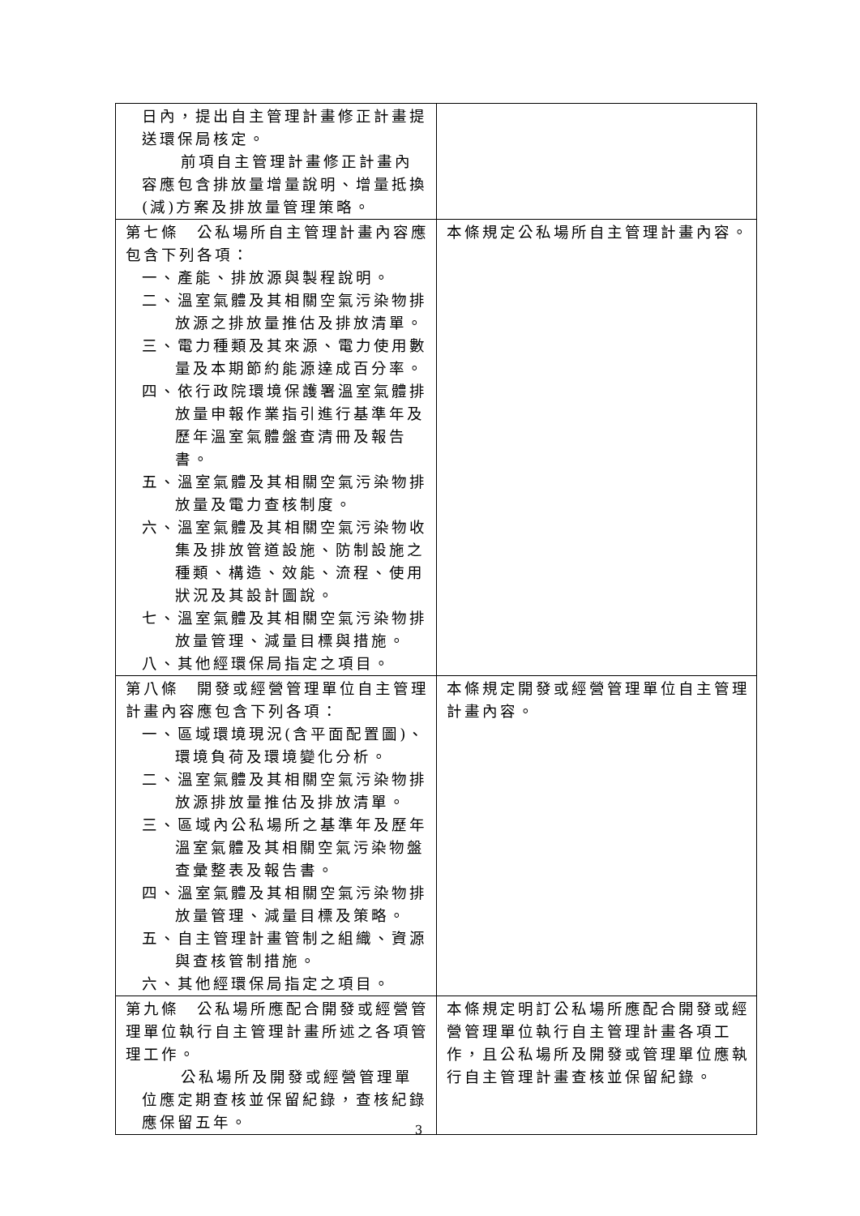| 日內，提出自主管理計畫修正計畫提送環保局核定。 前項自主管理計畫修正計畫內容應包含排放量增量說明、增量抵換(減)方案及排放量管理策略。 | |
| 第七條 公私場所自主管理計畫內容應包含下列各項： 一、產能、排放源與製程說明。 二、溫室氣體及其相關空氣污染物排放源之排放量推估及排放清單。 三、電力種類及其來源、電力使用數量及本期節約能源達成百分率。 四、依行政院環境保護署溫室氣體排放量申報作業指引進行基準年及歷年溫室氣體盤查清冊及報告書。 五、溫室氣體及其相關空氣污染物排放量及電力查核制度。 六、溫室氣體及其相關空氣污染物收集及排放管道設施、防制設施之種類、構造、效能、流程、使用狀況及其設計圖說。 七、溫室氣體及其相關空氣污染物排放量管理、減量目標與措施。 八、其他經環保局指定之項目。 | 本條規定公私場所自主管理計畫內容。 |
| 第八條 開發或經營管理單位自主管理計畫內容應包含下列各項： 一、區域環境現況(含平面配置圖)、環境負荷及環境變化分析。 二、溫室氣體及其相關空氣污染物排放源排放量推估及排放清單。 三、區域內公私場所之基準年及歷年溫室氣體及其相關空氣污染物盤查彙整表及報告書。 四、溫室氣體及其相關空氣污染物排放量管理、減量目標及策略。 五、自主管理計畫管制之組織、資源與查核管制措施。 六、其他經環保局指定之項目。 | 本條規定開發或經營管理單位自主管理計畫內容。 |
| 第九條 公私場所應配合開發或經營管理單位執行自主管理計畫所述之各項管理工作。 公私場所及開發或經營管理單位應定期查核並保留紀錄，查核紀錄應保留五年。 | 本條規定明訂公私場所應配合開發或經營管理單位執行自主管理計畫各項工作，且公私場所及開發或管理單位應執行自主管理計畫查核並保留紀錄。 |
3